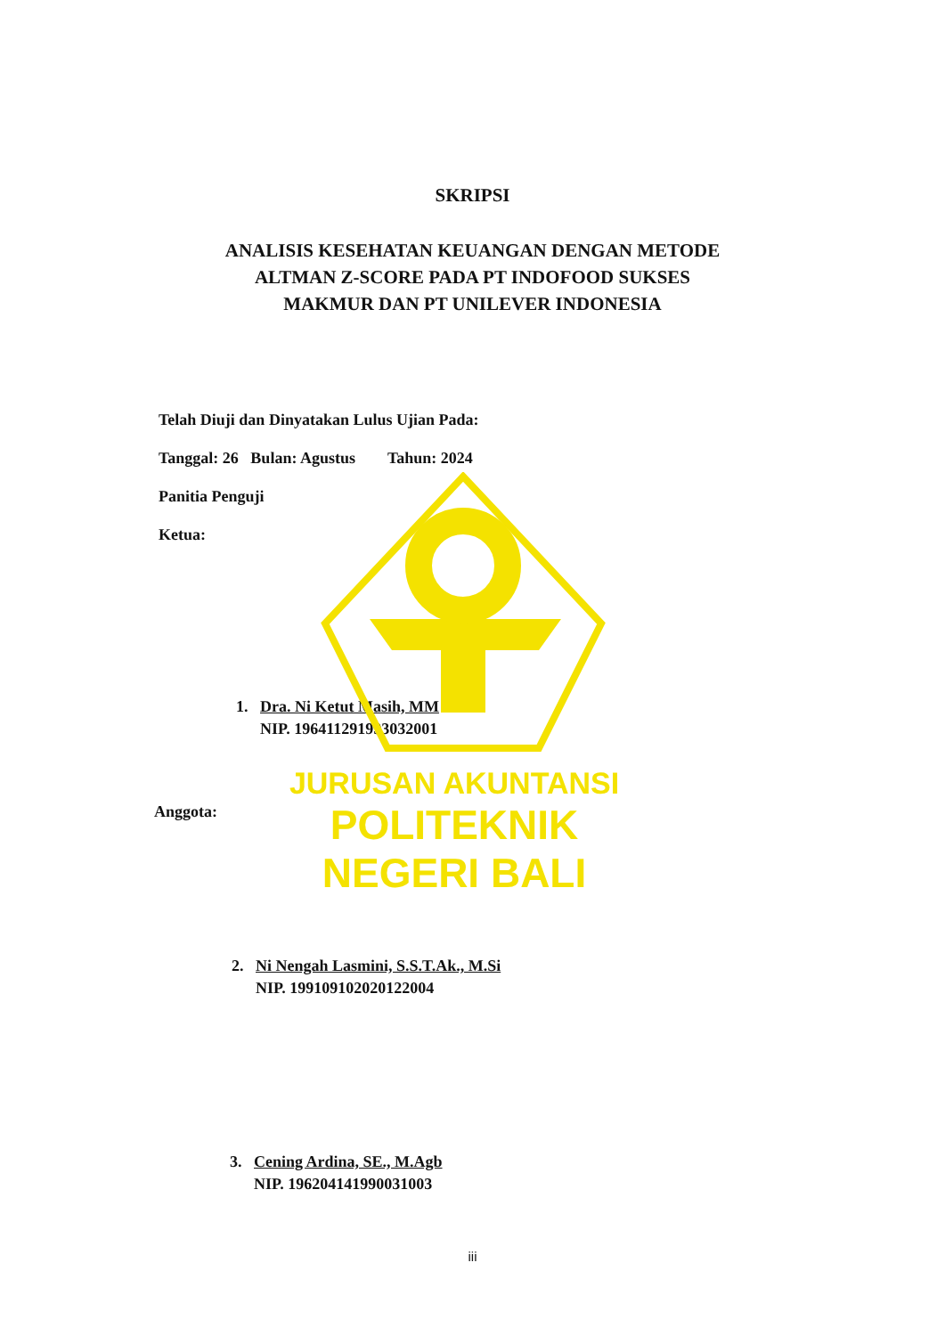JURUSAN AKUNTANSI
POLITEKNIK NEGERI BALI
SKRIPSI
ANALISIS KESEHATAN KEUANGAN DENGAN METODE
ALTMAN Z-SCORE PADA PT INDOFOOD SUKSES
MAKMUR DAN PT UNILEVER INDONESIA
Telah Diuji dan Dinyatakan Lulus Ujian Pada:
Tanggal: 26 Bulan: Agustus Tahun: 2024
Panitia Penguji
Ketua:
1. Dra. Ni Ketut Masih, MM
NIP. 196411291993032001
Anggota:
2. Ni Nengah Lasmini, S.S.T.Ak., M.Si
NIP. 199109102020122004
3. Cening Ardina, SE., M.Agb
NIP. 196204141990031003
iii